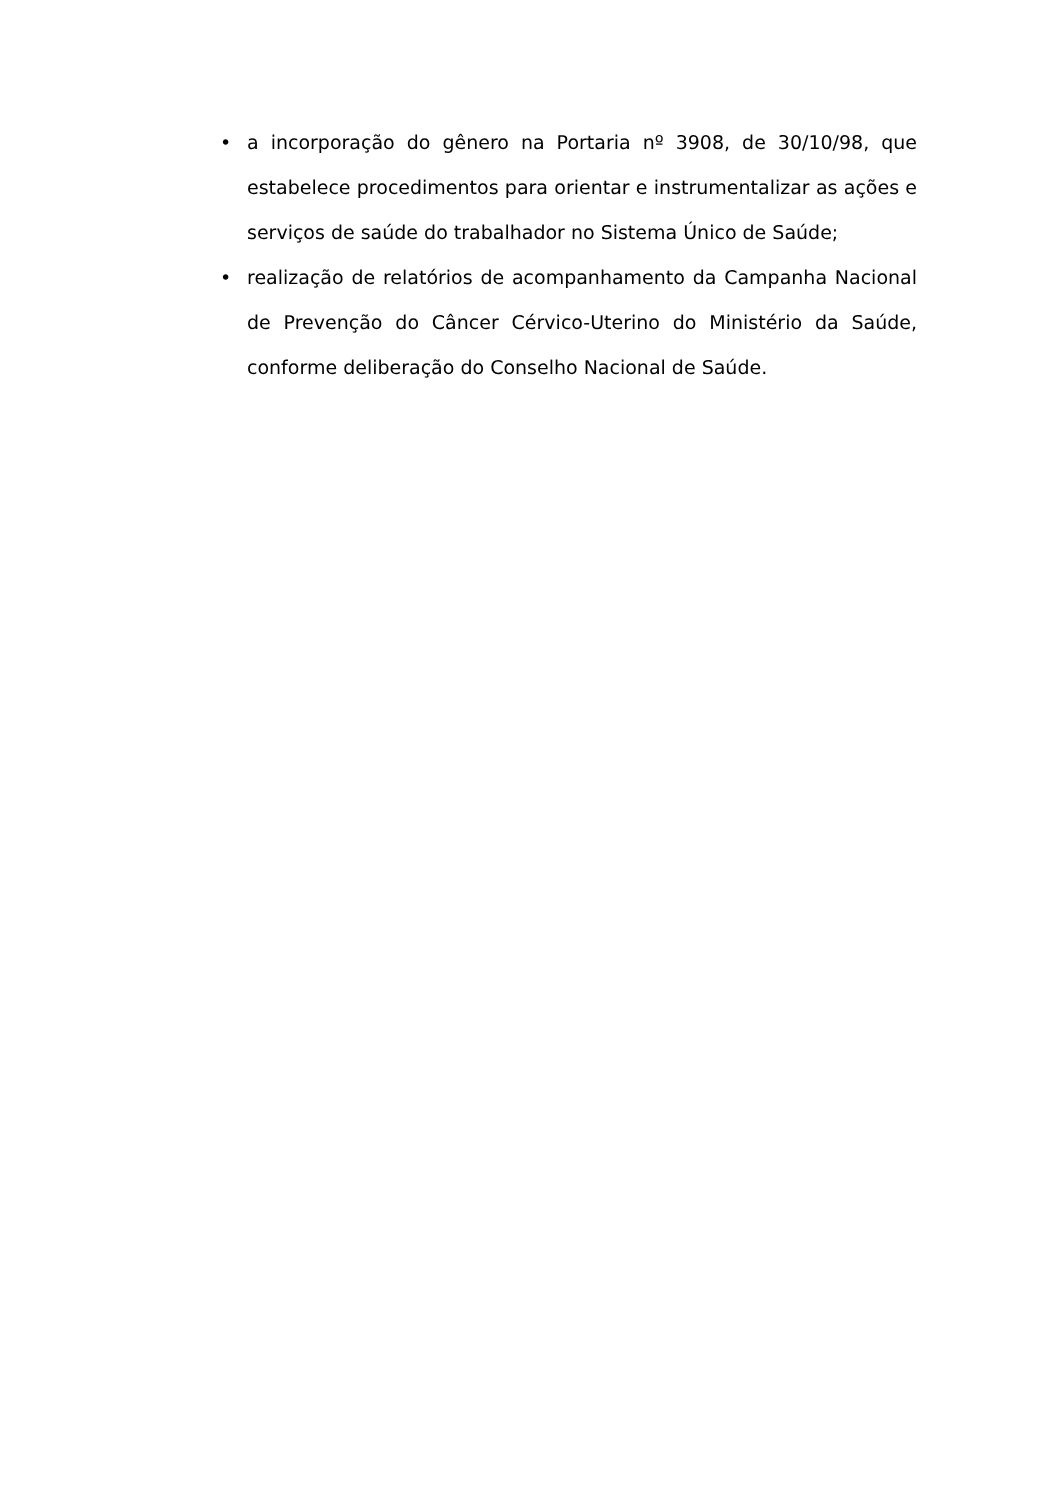• a incorporação do gênero na Portaria nº 3908, de 30/10/98, que estabelece procedimentos para orientar e instrumentalizar as ações e serviços de saúde do trabalhador no Sistema Único de Saúde;
• realização de relatórios de acompanhamento da Campanha Nacional de Prevenção do Câncer Cérvico-Uterino do Ministério da Saúde, conforme deliberação do Conselho Nacional de Saúde.